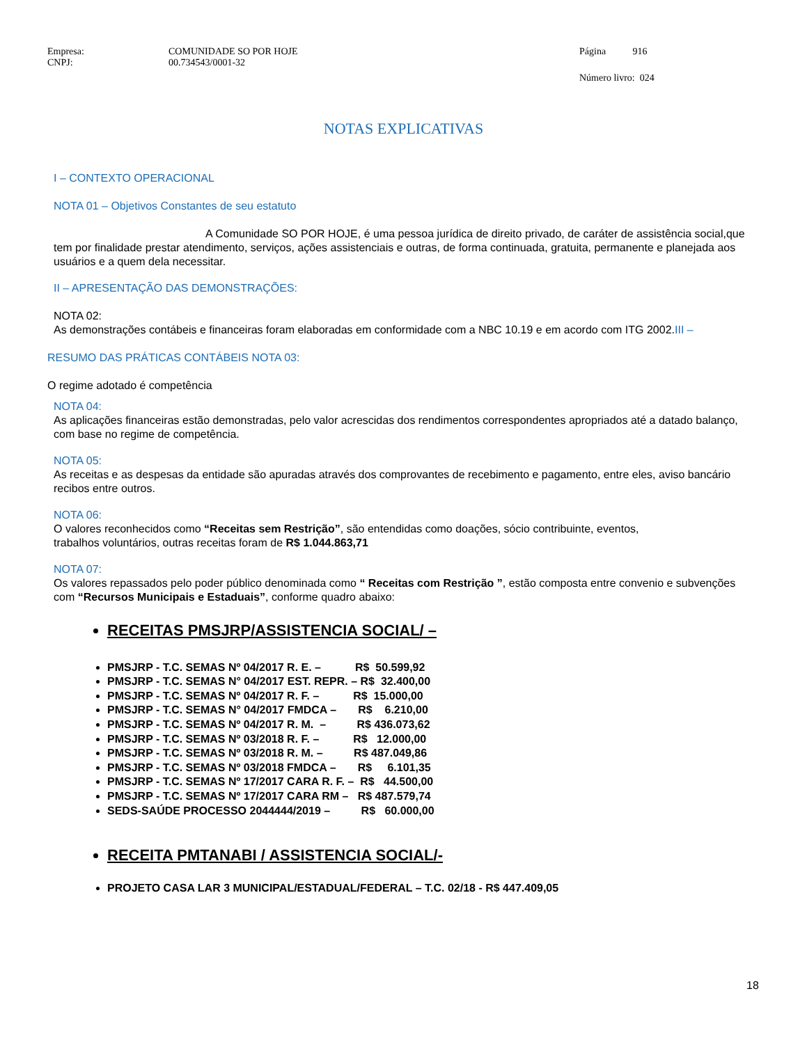Empresa: COMUNIDADE SO POR HOJE Página 916
CNPJ: 00.734543/0001-32
Número livro: 024
NOTAS EXPLICATIVAS
I – CONTEXTO OPERACIONAL
NOTA 01 – Objetivos Constantes de seu estatuto
A Comunidade SO POR HOJE, é uma pessoa jurídica de direito privado, de caráter de assistência social,que tem por finalidade prestar atendimento, serviços, ações assistenciais e outras, de forma continuada, gratuita, permanente e planejada aos usuários e a quem dela necessitar.
II – APRESENTAÇÃO DAS DEMONSTRAÇÕES:
NOTA 02:
As demonstrações contábeis e financeiras foram elaboradas em conformidade com a NBC 10.19 e em acordo com ITG 2002.III –
RESUMO DAS PRÁTICAS CONTÁBEIS NOTA 03:
O regime adotado é competência
NOTA 04:
As aplicações financeiras estão demonstradas, pelo valor acrescidas dos rendimentos correspondentes apropriados até a datado balanço, com base no regime de competência.
NOTA 05:
As receitas e as despesas da entidade são apuradas através dos comprovantes de recebimento e pagamento, entre eles, aviso bancário recibos entre outros.
NOTA 06:
O valores reconhecidos como “Receitas sem Restrição”, são entendidas como doações, sócio contribuinte, eventos,
trabalhos voluntários, outras receitas foram de R$ 1.044.863,71
NOTA 07:
Os valores repassados pelo poder público denominada como “ Receitas com Restrição ”, estão composta entre convenio e subvenções com “Recursos Municipais e Estaduais”, conforme quadro abaixo:
RECEITAS PMSJRP/ASSISTENCIA SOCIAL/ –
PMSJRP - T.C. SEMAS Nº 04/2017 R. E. – R$ 50.599,92
PMSJRP - T.C. SEMAS N° 04/2017 EST. REPR. – R$ 32.400,00
PMSJRP - T.C. SEMAS Nº 04/2017 R. F. – R$ 15.000,00
PMSJRP - T.C. SEMAS N° 04/2017 FMDCA – R$ 6.210,00
PMSJRP - T.C. SEMAS Nº 04/2017 R. M. – R$ 436.073,62
PMSJRP - T.C. SEMAS Nº 03/2018 R. F. – R$ 12.000,00
PMSJRP - T.C. SEMAS Nº 03/2018 R. M. – R$ 487.049,86
PMSJRP - T.C. SEMAS Nº 03/2018 FMDCA – R$ 6.101,35
PMSJRP - T.C. SEMAS Nº 17/2017 CARA R. F. – R$ 44.500,00
PMSJRP - T.C. SEMAS Nº 17/2017 CARA RM – R$ 487.579,74
SEDS-SAÚDE PROCESSO 2044444/2019 – R$ 60.000,00
RECEITA PMTANABI / ASSISTENCIA SOCIAL/-
PROJETO CASA LAR 3 MUNICIPAL/ESTADUAL/FEDERAL – T.C. 02/18 - R$ 447.409,05
18